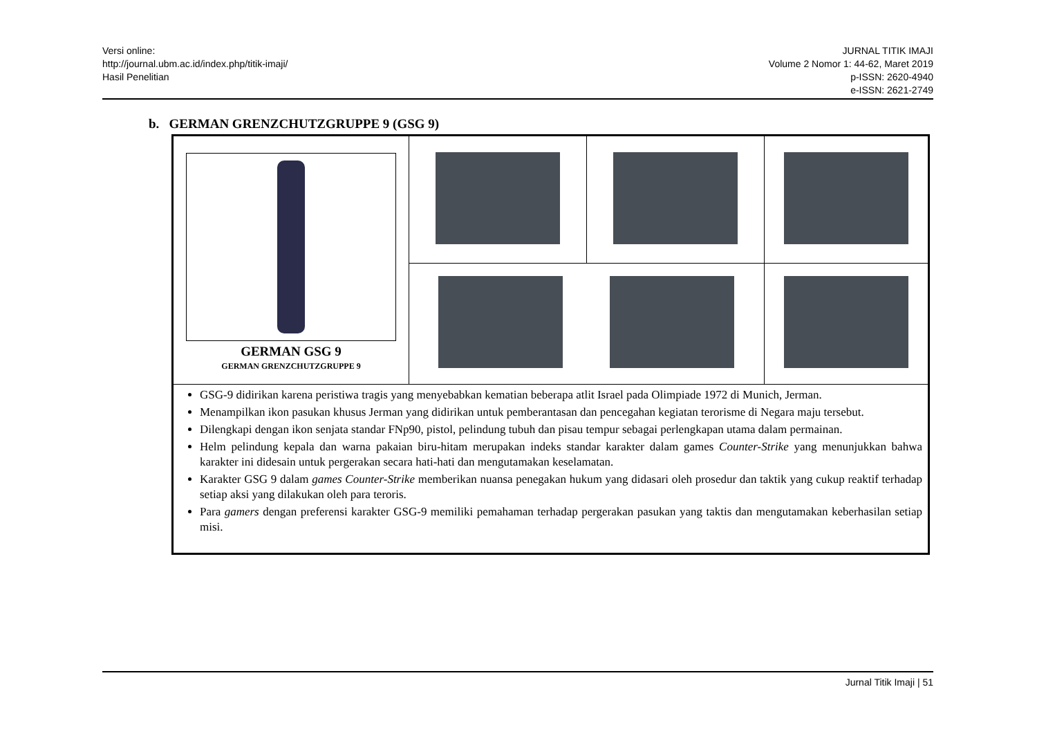Versi online:
http://journal.ubm.ac.id/index.php/titik-imaji/
Hasil Penelitian
JURNAL TITIK IMAJI
Volume 2 Nomor 1: 44-62, Maret 2019
p-ISSN: 2620-4940
e-ISSN: 2621-2749
b. GERMAN GRENZCHUTZGRUPPE 9 (GSG 9)
| GERMAN GSG 9 GERMAN GRENZCHUTZGRUPPE 9 | | | |
| GSG-9 didirikan karena peristiwa tragis yang menyebabkan kematian beberapa atlit Israel pada Olimpiade 1972 di Munich, Jerman. Menampilkan ikon pasukan khusus Jerman yang didirikan untuk pemberantasan dan pencegahan kegiatan terorisme di Negara maju tersebut. Dilengkapi dengan ikon senjata standar FNp90, pistol, pelindung tubuh dan pisau tempur sebagai perlengkapan utama dalam permainan. Helm pelindung kepala dan warna pakaian biru-hitam merupakan indeks standar karakter dalam games Counter-Strike yang menunjukkan bahwa karakter ini didesain untuk pergerakan secara hati-hati dan mengutamakan keselamatan. Karakter GSG 9 dalam games Counter-Strike memberikan nuansa penegakan hukum yang didasari oleh prosedur dan taktik yang cukup reaktif terhadap setiap aksi yang dilakukan oleh para teroris. Para gamers dengan preferensi karakter GSG-9 memiliki pemahaman terhadap pergerakan pasukan yang taktis dan mengutamakan keberhasilan setiap misi. | | | |
Jurnal Titik Imaji | 51